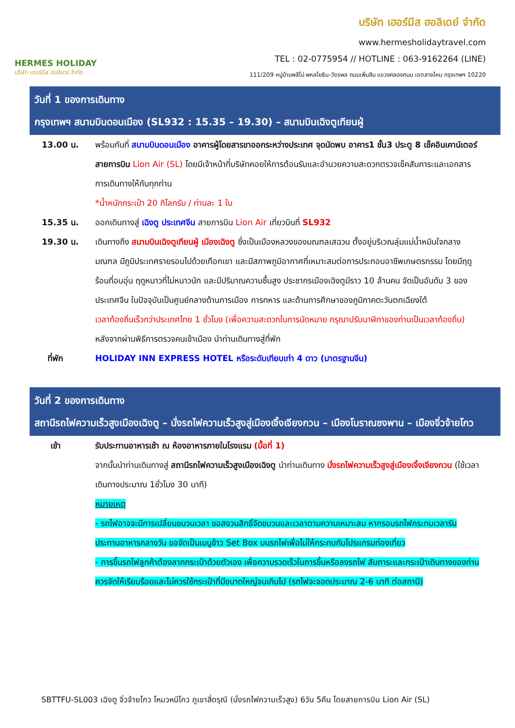HERMES HOLIDAY
บริษัท เฮอร์มีส ฮอลิเดย์ จำกัด
บริษัท เฮอร์มีส ฮอลิเดย์ จำกัด
www.hermesholidaytravel.com
TEL : 02-0775954 // HOTLINE : 063-9162264 (LINE)
111/209 หมู่บ้านพลีโน่ พหลโยธิน-วัชรพล ถนนเพิ่มสิน แขวงคลองถนน เขตสายไหม กรุงเทพฯ 10220
วันที่ 1 ของการเดินทาง
กรุงเทพฯ สนามบินดอนเมือง (SL932 : 15.35 – 19.30) – สนามบินเฉิงตูเทียนฝู่
13.00 น. พร้อมกันที่ สนามบินดอนเมือง อาคารผู้โดยสารขาออกระหว่างประเทศ จุดนัดพบ อาคาร1 ชั้น3 ประตู 8 เช็คอินเคาน์เตอร์สายการบิน Lion Air (SL) โดยมีเจ้าหน้าที่บริษัทคอยให้การต้อนรับและอำนวยความสะดวกตรวจเช็คสัมภาระและเอกสารการเดินทางให้กับทุกท่าน
*น้ำหนักกระเป๋า 20 กิโลกรัม / ท่านละ 1 ใบ
15.35 น. ออกเดินทางสู่ เฉิงตู ประเทศจีน สายการบิน Lion Air เที่ยวบินที่ SL932
19.30 น. เดินทางถึง สนามบินเฉิงตูเทียนฝู่ เมืองเฉิงตู ซึ่งเป็นเมืองหลวงของมณฑลเสฉวน ตั้งอยู่บริเวณลุ่มแม่น้ำหมินใจกลางมณฑล มีภูมิประเทศรายรอบไปด้วยเทือกเขา และมีสภาพภูมิอากาศที่เหมาะสมต่อการประกอบอาชีพเกษตรกรรม โดยมีฤดูร้อนที่อบอุ่น ฤดูหนาวที่ไม่หนาวนัก และมีปริมาณความชื้นสูง ประชากรเมืองเฉิงตูมีราว 10 ล้านคน จัดเป็นอันดับ 3 ของประเทศจีน ในปัจจุบันเป็นศูนย์กลางด้านการเมือง การทหาร และด้านการศึกษาของภูมิภาคตะวันตกเฉียงใต้
เวลาท้องถิ่นเร็วกว่าประเทศไทย 1 ชั่วโมง (เพื่อความสะดวกในการนัดหมาย กรุณาปรับนาฬิกาของท่านเป็นเวลาท้องถิ่น)
หลังจากผ่านพิธีการตรวจคนเข้าเมือง นำท่านเดินทางสู่ที่พัก
ที่พัก HOLIDAY INN EXPRESS HOTEL หรือระดับเทียบเท่า 4 ดาว (มาตรฐานจีน)
วันที่ 2 ของการเดินทาง
สถานีรถไฟความเร็วสูงเมืองเฉิงตู – นั่งรถไฟความเร็วสูงสู่เมืองเจิ้งเจียงกวน – เมืองโบราณซงพาน – เมืองจิ่วจ้ายโกว
เช้า รับประทานอาหารเช้า ณ ห้องอาหารภายในโรงแรม (มื้อที่ 1)
จากนั้นนำท่านเดินทางสู่ สถานีรถไฟความเร็วสูงเมืองเฉิงตู นำท่านเดินทาง นั่งรถไฟความเร็วสูงสู่เมืองเจิ้งเจียงกวน (ใช้เวลาเดินทางประมาณ 1ชั่วโมง 30 นาที)
หมายเหตุ
- รถไฟอาจจะมีการเปลี่ยนขบวนเวลา ขอสงวนสิทธิ์จัดขบวนและเวลาตามความเหมาะสม หากรอบรถไฟกระทบเวลารับประทานอาหารกลางวัน ขอจัดเป็นเมนูข้าว Set Box บนรถไฟเพื่อไม่ให้กระทบกับโปรแกรมท่องเที่ยว
- การขึ้นรถไฟลูกค้าต้องลากกระเป๋าด้วยตัวเอง เพื่อความรวดเร็วในการขึ้นหรือลงรถไฟ สัมภาระและกระเป๋าเดินทางของท่าน ควรจัดให้เรียบร้อยและไม่ควรใช้กระเป๋าที่มีขนาดใหญ่จนเกินไป (รถไฟจะจอดประมาณ 2-6 นาที ต่อสถานี)
SBTTFU-SL003 เฉิงตู จิ่วจ้ายโกว โหมวหนีโกว ภูเขาสี่ดรุณี (นั่งรถไฟความเร็วสูง) 6วัน 5คืน โดยสายการบิน Lion Air (SL)